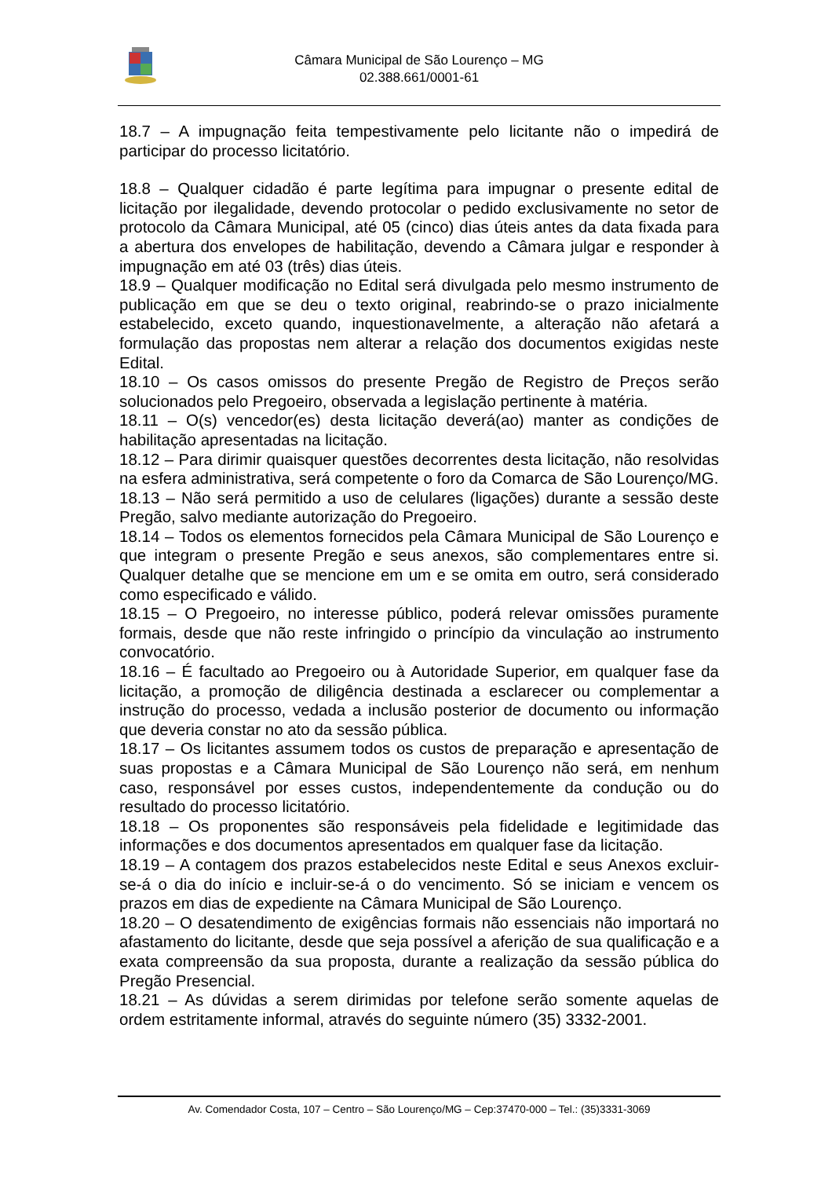Câmara Municipal de São Lourenço – MG
02.388.661/0001-61
18.7 – A impugnação feita tempestivamente pelo licitante não o impedirá de participar do processo licitatório.
18.8 – Qualquer cidadão é parte legítima para impugnar o presente edital de licitação por ilegalidade, devendo protocolar o pedido exclusivamente no setor de protocolo da Câmara Municipal, até 05 (cinco) dias úteis antes da data fixada para a abertura dos envelopes de habilitação, devendo a Câmara julgar e responder à impugnação em até 03 (três) dias úteis.
18.9 – Qualquer modificação no Edital será divulgada pelo mesmo instrumento de publicação em que se deu o texto original, reabrindo-se o prazo inicialmente estabelecido, exceto quando, inquestionavelmente, a alteração não afetará a formulação das propostas nem alterar a relação dos documentos exigidas neste Edital.
18.10 – Os casos omissos do presente Pregão de Registro de Preços serão solucionados pelo Pregoeiro, observada a legislação pertinente à matéria.
18.11 – O(s) vencedor(es) desta licitação deverá(ao) manter as condições de habilitação apresentadas na licitação.
18.12 – Para dirimir quaisquer questões decorrentes desta licitação, não resolvidas na esfera administrativa, será competente o foro da Comarca de São Lourenço/MG.
18.13 – Não será permitido a uso de celulares (ligações) durante a sessão deste Pregão, salvo mediante autorização do Pregoeiro.
18.14 – Todos os elementos fornecidos pela Câmara Municipal de São Lourenço e que integram o presente Pregão e seus anexos, são complementares entre si. Qualquer detalhe que se mencione em um e se omita em outro, será considerado como especificado e válido.
18.15 – O Pregoeiro, no interesse público, poderá relevar omissões puramente formais, desde que não reste infringido o princípio da vinculação ao instrumento convocatório.
18.16 – É facultado ao Pregoeiro ou à Autoridade Superior, em qualquer fase da licitação, a promoção de diligência destinada a esclarecer ou complementar a instrução do processo, vedada a inclusão posterior de documento ou informação que deveria constar no ato da sessão pública.
18.17 – Os licitantes assumem todos os custos de preparação e apresentação de suas propostas e a Câmara Municipal de São Lourenço não será, em nenhum caso, responsável por esses custos, independentemente da condução ou do resultado do processo licitatório.
18.18 – Os proponentes são responsáveis pela fidelidade e legitimidade das informações e dos documentos apresentados em qualquer fase da licitação.
18.19 – A contagem dos prazos estabelecidos neste Edital e seus Anexos excluir-se-á o dia do início e incluir-se-á o do vencimento. Só se iniciam e vencem os prazos em dias de expediente na Câmara Municipal de São Lourenço.
18.20 – O desatendimento de exigências formais não essenciais não importará no afastamento do licitante, desde que seja possível a aferição de sua qualificação e a exata compreensão da sua proposta, durante a realização da sessão pública do Pregão Presencial.
18.21 – As dúvidas a serem dirimidas por telefone serão somente aquelas de ordem estritamente informal, através do seguinte número (35) 3332-2001.
Av. Comendador Costa, 107 – Centro – São Lourenço/MG – Cep:37470-000 – Tel.: (35)3331-3069